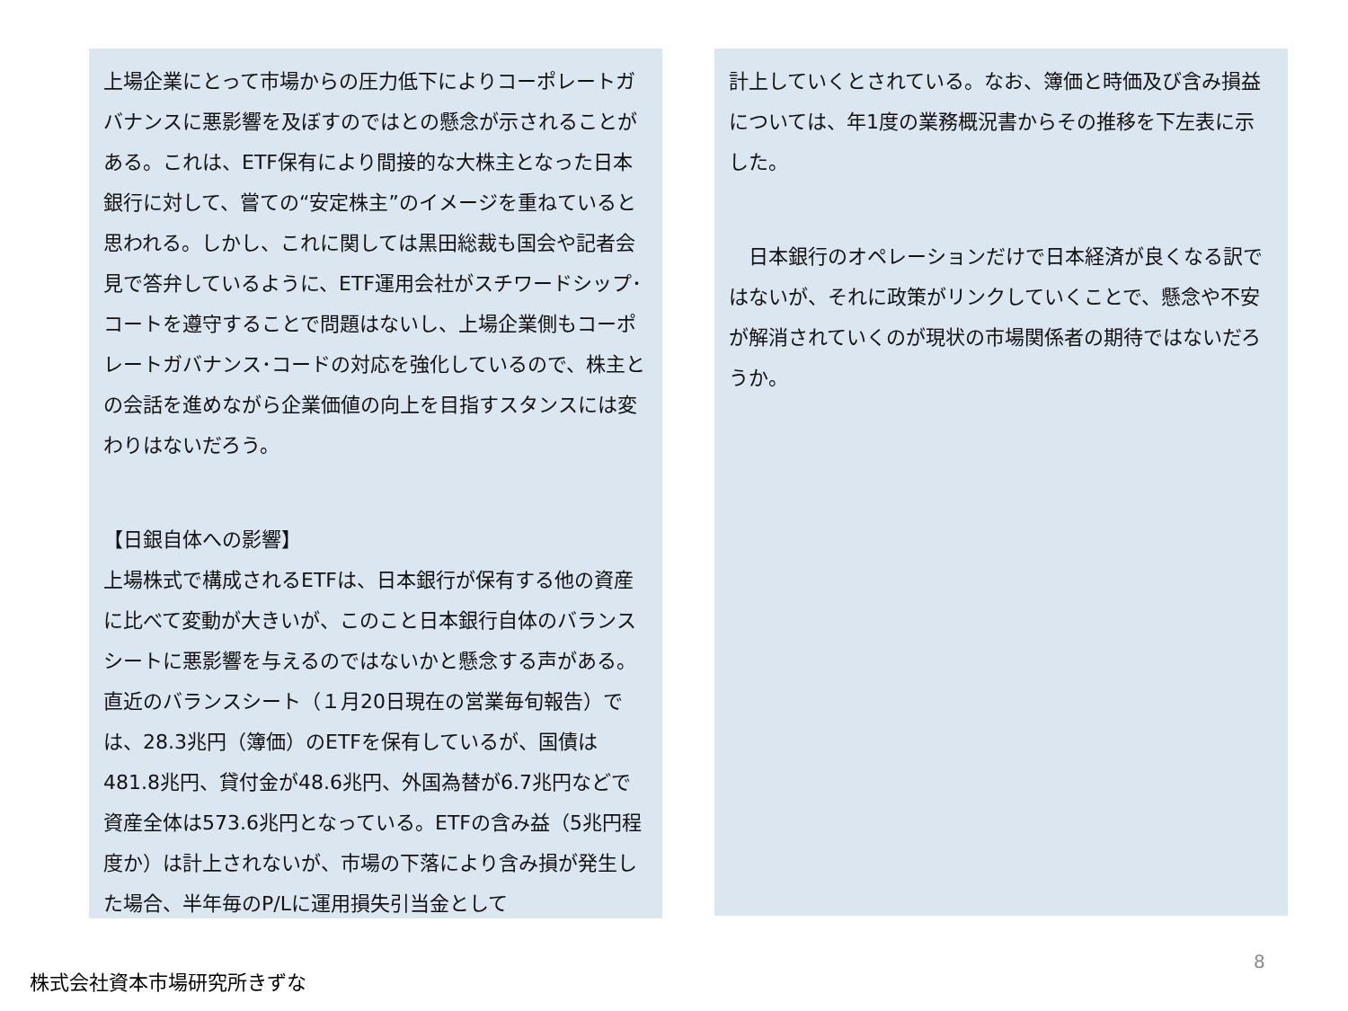上場企業にとって市場からの圧力低下によりコーポレートガバナンスに悪影響を及ぼすのではとの懸念が示されることがある。これは、ETF保有により間接的な大株主となった日本銀行に対して、嘗ての“安定株主”のイメージを重ねていると思われる。しかし、これに関しては黒田総裁も国会や記者会見で答弁しているように、ETF運用会社がスチワードシップ･コートを遵守することで問題はないし、上場企業側もコーポレートガバナンス･コードの対応を強化しているので、株主との会話を進めながら企業価値の向上を目指すスタンスには変わりはないだろう。
【日銀自体への影響】
上場株式で構成されるETFは、日本銀行が保有する他の資産に比べて変動が大きいが、このこと日本銀行自体のバランスシートに悪影響を与えるのではないかと懸念する声がある。直近のバランスシート（１月20日現在の営業毎旬報告）では、28.3兆円（簿価）のETFを保有しているが、国債は481.8兆円、貸付金が48.6兆円、外国為替が6.7兆円などで資産全体は573.6兆円となっている。ETFの含み益（5兆円程度か）は計上されないが、市場の下落により含み損が発生した場合、半年毎のP/Lに運用損失引当金として
計上していくとされている。なお、簿価と時価及び含み損益については、年1度の業務概況書からその推移を下左表に示した。
　日本銀行のオペレーションだけで日本経済が良くなる訳ではないが、それに政策がリンクしていくことで、懸念や不安が解消されていくのが現状の市場関係者の期待ではないだろうか。
8
株式会社資本市場研究所きずな